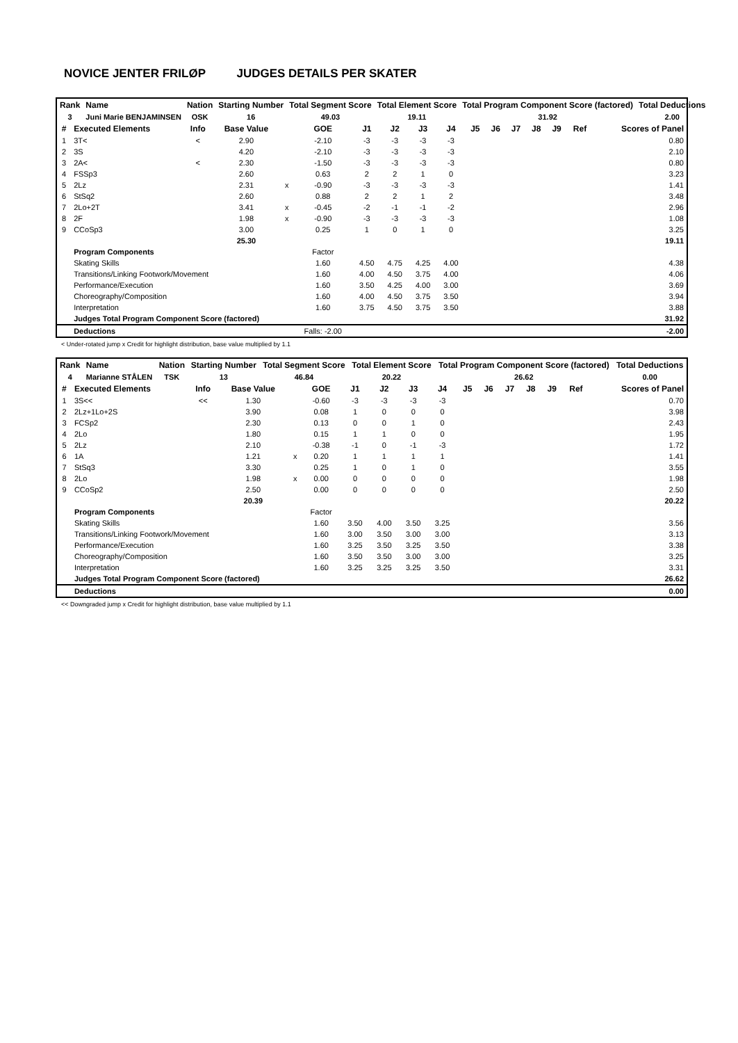NOVICE JENTER FRILØP JUDGES DETAILS PER SKATER
| Rank | Name | Nation | Starting Number | Total Segment Score | Total Element Score | Total Program Component Score (factored) | Total Deductions |
| --- | --- | --- | --- | --- | --- | --- | --- |
| 3 | Juni Marie BENJAMINSEN | OSK | 16 | 49.03 | 19.11 | 31.92 | 2.00 |
| # | Executed Elements | Info | Base Value | | GOE | J1 | J2 | J3 | J4 | J5 | J6 | J7 | J8 | J9 | Ref | Scores of Panel |
| --- | --- | --- | --- | --- | --- | --- | --- | --- | --- | --- | --- | --- | --- | --- | --- | --- |
| 1 | 3T< | < | 2.90 | | -2.10 | -3 | -3 | -3 | -3 | | | | | | | 0.80 |
| 2 | 3S | | 4.20 | | -2.10 | -3 | -3 | -3 | -3 | | | | | | | 2.10 |
| 3 | 2A< | < | 2.30 | | -1.50 | -3 | -3 | -3 | -3 | | | | | | | 0.80 |
| 4 | FSSp3 | | 2.60 | | 0.63 | 2 | 2 | 1 | 0 | | | | | | | 3.23 |
| 5 | 2Lz | | 2.31 | x | -0.90 | -3 | -3 | -3 | -3 | | | | | | | 1.41 |
| 6 | StSq2 | | 2.60 | | 0.88 | 2 | 2 | 1 | 2 | | | | | | | 3.48 |
| 7 | 2Lo+2T | | 3.41 | x | -0.45 | -2 | -1 | -1 | -2 | | | | | | | 2.96 |
| 8 | 2F | | 1.98 | x | -0.90 | -3 | -3 | -3 | -3 | | | | | | | 1.08 |
| 9 | CCoSp3 | | 3.00 | | 0.25 | 1 | 0 | 1 | 0 | | | | | | | 3.25 |
| | | | 25.30 | | | | | | | | | | | | | 19.11 |
| | Program Components | | | | Factor | | | | | | | | | | | |
| | Skating Skills | | | | 1.60 | 4.50 | 4.75 | 4.25 | 4.00 | | | | | | | 4.38 |
| | Transitions/Linking Footwork/Movement | | | | 1.60 | 4.00 | 4.50 | 3.75 | 4.00 | | | | | | | 4.06 |
| | Performance/Execution | | | | 1.60 | 3.50 | 4.25 | 4.00 | 3.00 | | | | | | | 3.69 |
| | Choreography/Composition | | | | 1.60 | 4.00 | 4.50 | 3.75 | 3.50 | | | | | | | 3.94 |
| | Interpretation | | | | 1.60 | 3.75 | 4.50 | 3.75 | 3.50 | | | | | | | 3.88 |
| | Judges Total Program Component Score (factored) | | | | | | | | | | | | | | | 31.92 |
| | Deductions | | | | Falls: -2.00 | | | | | | | | | | | -2.00 |
< Under-rotated jump x Credit for highlight distribution, base value multiplied by 1.1
| Rank | Name | Nation | Starting Number | Total Segment Score | Total Element Score | Total Program Component Score (factored) | Total Deductions |
| --- | --- | --- | --- | --- | --- | --- | --- |
| 4 | Marianne STÅLEN | TSK | 13 | 46.84 | 20.22 | 26.62 | 0.00 |
| # | Executed Elements | Info | Base Value | | GOE | J1 | J2 | J3 | J4 | J5 | J6 | J7 | J8 | J9 | Ref | Scores of Panel |
| --- | --- | --- | --- | --- | --- | --- | --- | --- | --- | --- | --- | --- | --- | --- | --- | --- |
| 1 | 3S<< | << | 1.30 | | -0.60 | -3 | -3 | -3 | -3 | | | | | | | 0.70 |
| 2 | 2Lz+1Lo+2S | | 3.90 | | 0.08 | 1 | 0 | 0 | 0 | | | | | | | 3.98 |
| 3 | FCSp2 | | 2.30 | | 0.13 | 0 | 0 | 1 | 0 | | | | | | | 2.43 |
| 4 | 2Lo | | 1.80 | | 0.15 | 1 | 1 | 0 | 0 | | | | | | | 1.95 |
| 5 | 2Lz | | 2.10 | | -0.38 | -1 | 0 | -1 | -3 | | | | | | | 1.72 |
| 6 | 1A | | 1.21 | x | 0.20 | 1 | 1 | 1 | 1 | | | | | | | 1.41 |
| 7 | StSq3 | | 3.30 | | 0.25 | 1 | 0 | 1 | 0 | | | | | | | 3.55 |
| 8 | 2Lo | | 1.98 | x | 0.00 | 0 | 0 | 0 | 0 | | | | | | | 1.98 |
| 9 | CCoSp2 | | 2.50 | | 0.00 | 0 | 0 | 0 | 0 | | | | | | | 2.50 |
| | | | 20.39 | | | | | | | | | | | | | 20.22 |
| | Program Components | | | | Factor | | | | | | | | | | | |
| | Skating Skills | | | | 1.60 | 3.50 | 4.00 | 3.50 | 3.25 | | | | | | | 3.56 |
| | Transitions/Linking Footwork/Movement | | | | 1.60 | 3.00 | 3.50 | 3.00 | 3.00 | | | | | | | 3.13 |
| | Performance/Execution | | | | 1.60 | 3.25 | 3.50 | 3.25 | 3.50 | | | | | | | 3.38 |
| | Choreography/Composition | | | | 1.60 | 3.50 | 3.50 | 3.00 | 3.00 | | | | | | | 3.25 |
| | Interpretation | | | | 1.60 | 3.25 | 3.25 | 3.25 | 3.50 | | | | | | | 3.31 |
| | Judges Total Program Component Score (factored) | | | | | | | | | | | | | | | 26.62 |
| | Deductions | | | | | | | | | | | | | | | 0.00 |
<< Downgraded jump x Credit for highlight distribution, base value multiplied by 1.1